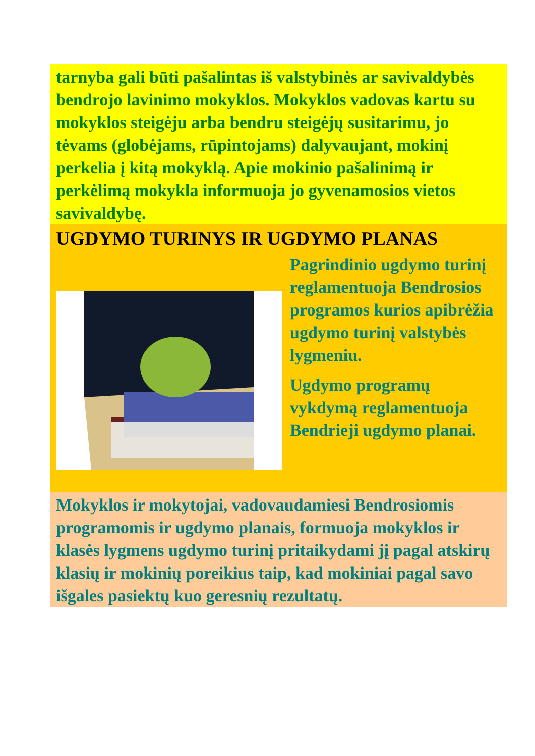tarnyba gali būti pašalintas iš valstybinės ar savivaldybės bendrojo lavinimo mokyklos. Mokyklos vadovas kartu su mokyklos steigėju arba bendru steigėjų susitarimu, jo tėvams (globėjams, rūpintojams) dalyvaujant, mokinį perkelia į kitą mokyklą. Apie mokinio pašalinimą ir perkėlimą mokykla informuoja jo gyvenamosios vietos savivaldybę.
UGDYMO TURINYS IR UGDYMO PLANAS
Pagrindinio ugdymo turinį reglamentuoja Bendrosios programos kurios apibrėžia ugdymo turinį valstybės lygmeniu.
Ugdymo programų vykdymą reglamentuoja Bendrieji ugdymo planai.
Mokyklos ir mokytojai, vadovaudamiesi Bendrosiomis programomis ir ugdymo planais, formuoja mokyklos ir klasės lygmens ugdymo turinį pritaikydami jį pagal atskirų klasių ir mokinių poreikius taip, kad mokiniai pagal savo išgales pasiektų kuo geresnių rezultatų.